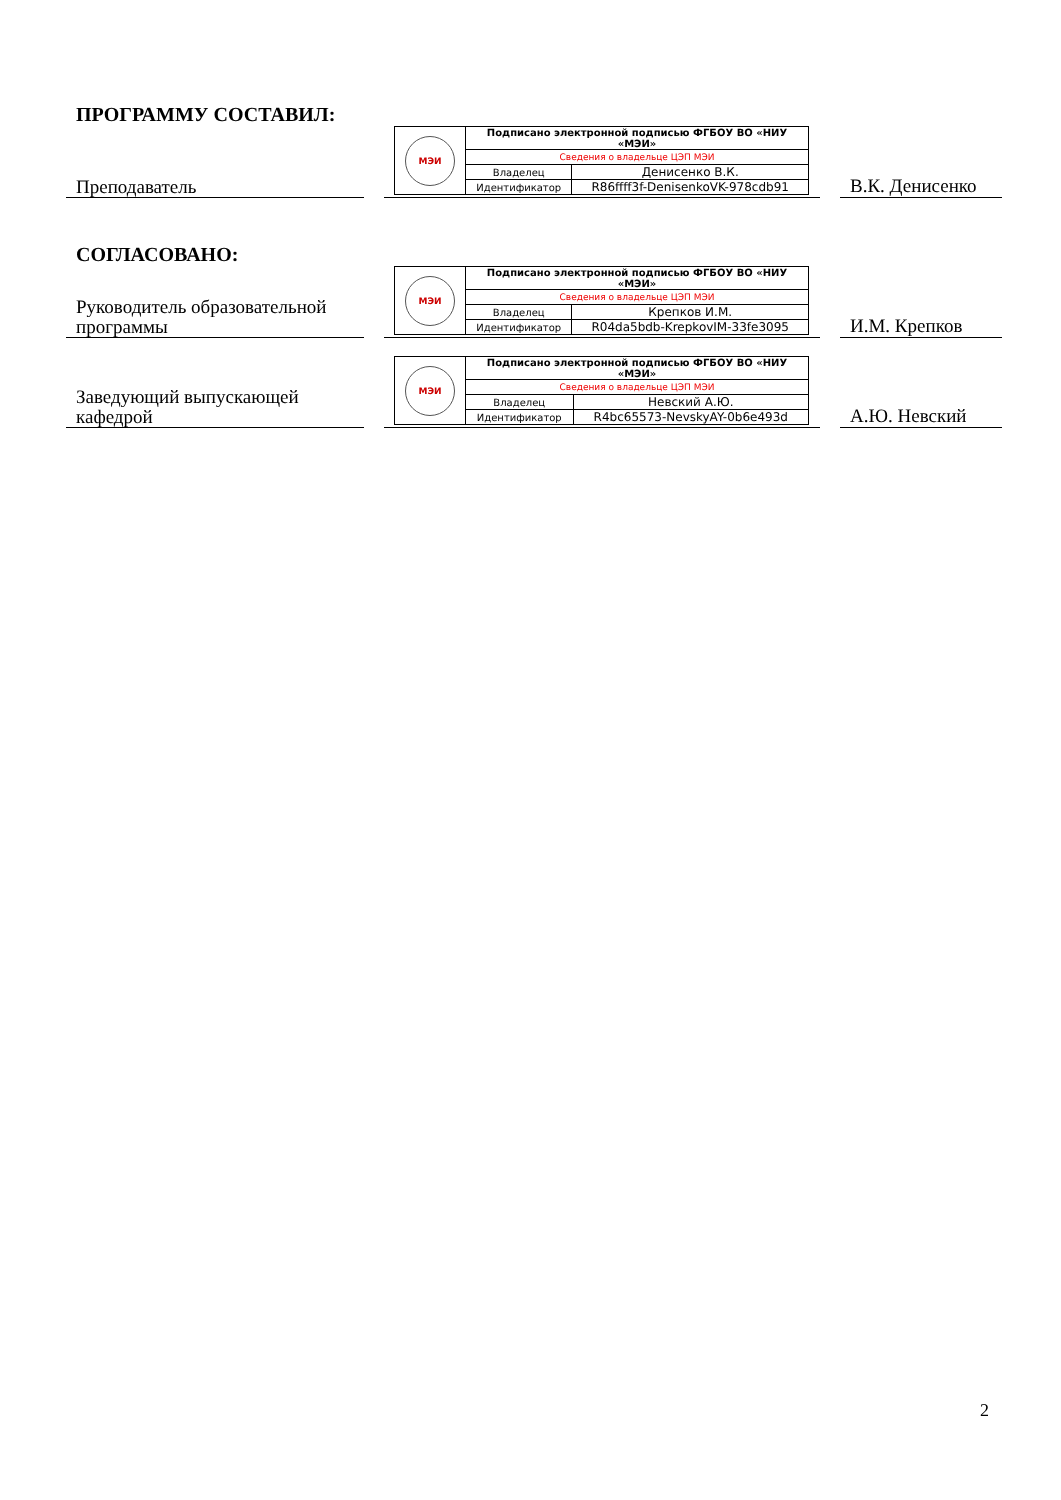ПРОГРАММУ СОСТАВИЛ:
Преподаватель
| МЭИ | Подписано электронной подписью ФГБОУ ВО «НИУ «МЭИ» | |
| | Сведения о владельце ЦЭП МЭИ | |
| | Владелец | Денисенко В.К. |
| | Идентификатор | R86ffff3f-DenisenkoVK-978cdb91 |
В.К. Денисенко
СОГЛАСОВАНО:
Руководитель образовательной программы
| МЭИ | Подписано электронной подписью ФГБОУ ВО «НИУ «МЭИ» | |
| | Сведения о владельце ЦЭП МЭИ | |
| | Владелец | Крепков И.М. |
| | Идентификатор | R04da5bdb-KrepkovIM-33fe3095 |
И.М. Крепков
Заведующий выпускающей кафедрой
| МЭИ | Подписано электронной подписью ФГБОУ ВО «НИУ «МЭИ» | |
| | Сведения о владельце ЦЭП МЭИ | |
| | Владелец | Невский А.Ю. |
| | Идентификатор | R4bc65573-NevskyAY-0b6e493d |
А.Ю. Невский
2